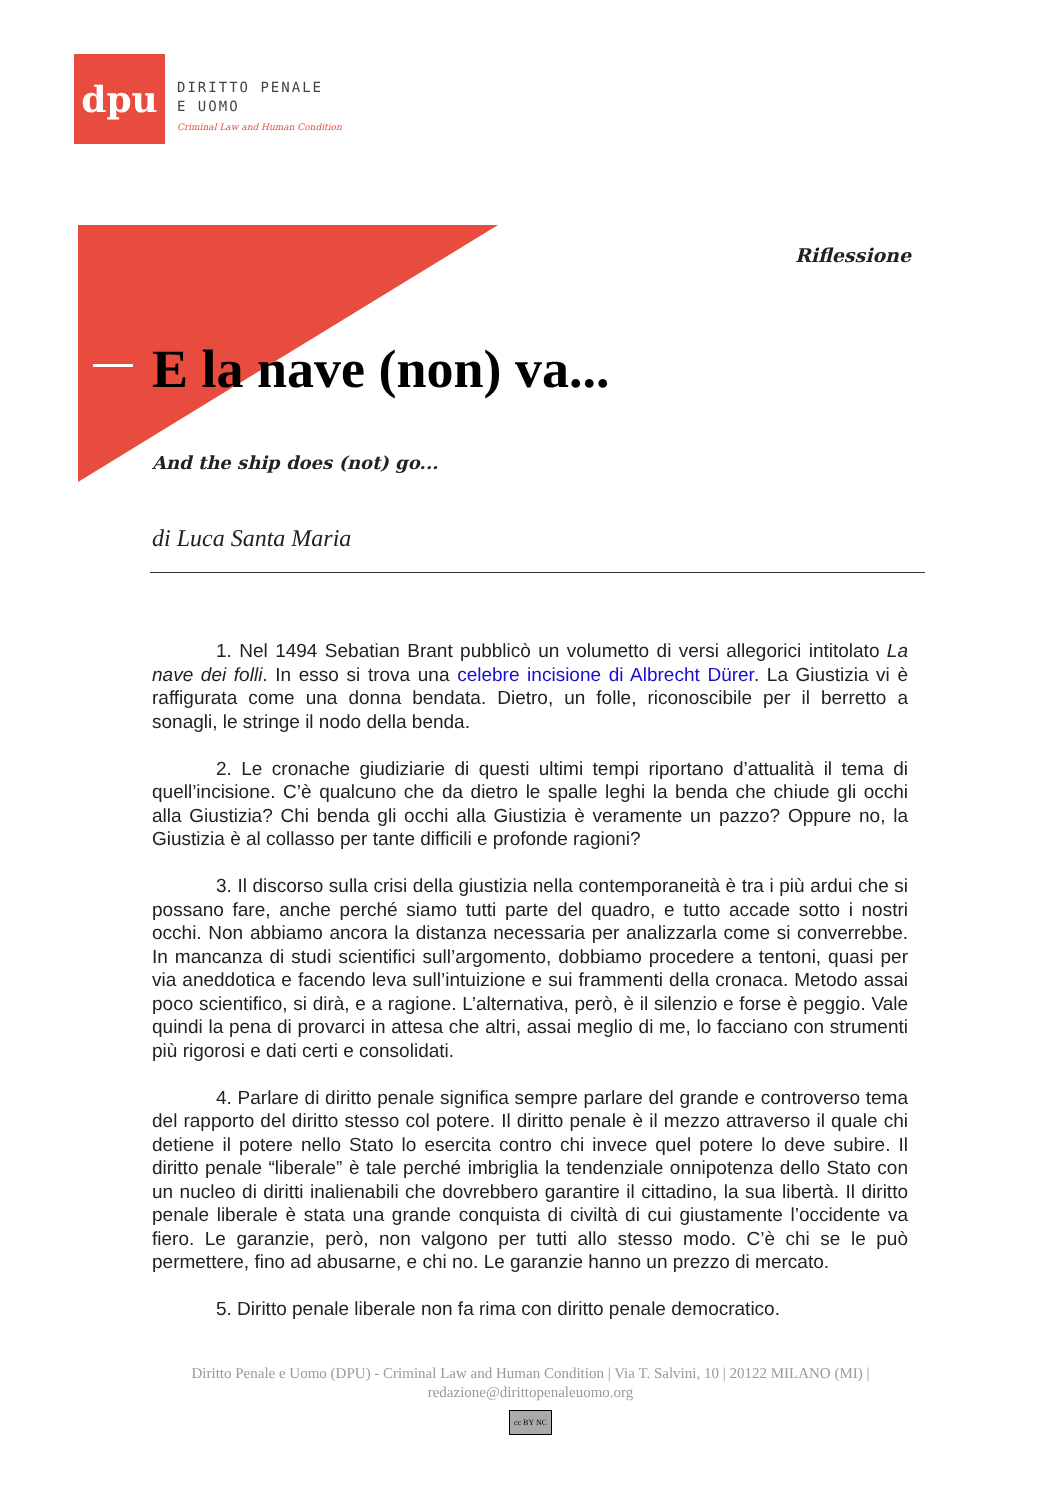dpu
DIRITTO PENALE
E UOMO
Criminal Law and Human Condition
Riflessione
E la nave (non) va...
And the ship does (not) go...
di Luca Santa Maria
1. Nel 1494 Sebatian Brant pubblicò un volumetto di versi allegorici intitolato La nave dei folli. In esso si trova una celebre incisione di Albrecht Dürer. La Giustizia vi è raffigurata come una donna bendata. Dietro, un folle, riconoscibile per il berretto a sonagli, le stringe il nodo della benda.
2. Le cronache giudiziarie di questi ultimi tempi riportano d’attualità il tema di quell’incisione. C’è qualcuno che da dietro le spalle leghi la benda che chiude gli occhi alla Giustizia? Chi benda gli occhi alla Giustizia è veramente un pazzo? Oppure no, la Giustizia è al collasso per tante difficili e profonde ragioni?
3. Il discorso sulla crisi della giustizia nella contemporaneità è tra i più ardui che si possano fare, anche perché siamo tutti parte del quadro, e tutto accade sotto i nostri occhi. Non abbiamo ancora la distanza necessaria per analizzarla come si converrebbe. In mancanza di studi scientifici sull’argomento, dobbiamo procedere a tentoni, quasi per via aneddotica e facendo leva sull’intuizione e sui frammenti della cronaca. Metodo assai poco scientifico, si dirà, e a ragione. L’alternativa, però, è il silenzio e forse è peggio. Vale quindi la pena di provarci in attesa che altri, assai meglio di me, lo facciano con strumenti più rigorosi e dati certi e consolidati.
4. Parlare di diritto penale significa sempre parlare del grande e controverso tema del rapporto del diritto stesso col potere. Il diritto penale è il mezzo attraverso il quale chi detiene il potere nello Stato lo esercita contro chi invece quel potere lo deve subire. Il diritto penale “liberale” è tale perché imbriglia la tendenziale onnipotenza dello Stato con un nucleo di diritti inalienabili che dovrebbero garantire il cittadino, la sua libertà. Il diritto penale liberale è stata una grande conquista di civiltà di cui giustamente l’occidente va fiero. Le garanzie, però, non valgono per tutti allo stesso modo. C’è chi se le può permettere, fino ad abusarne, e chi no. Le garanzie hanno un prezzo di mercato.
5. Diritto penale liberale non fa rima con diritto penale democratico.
Diritto Penale e Uomo (DPU) - Criminal Law and Human Condition | Via T. Salvini, 10 | 20122 MILANO (MI) |
redazione@dirittopenaleuomo.org
cc BY NC